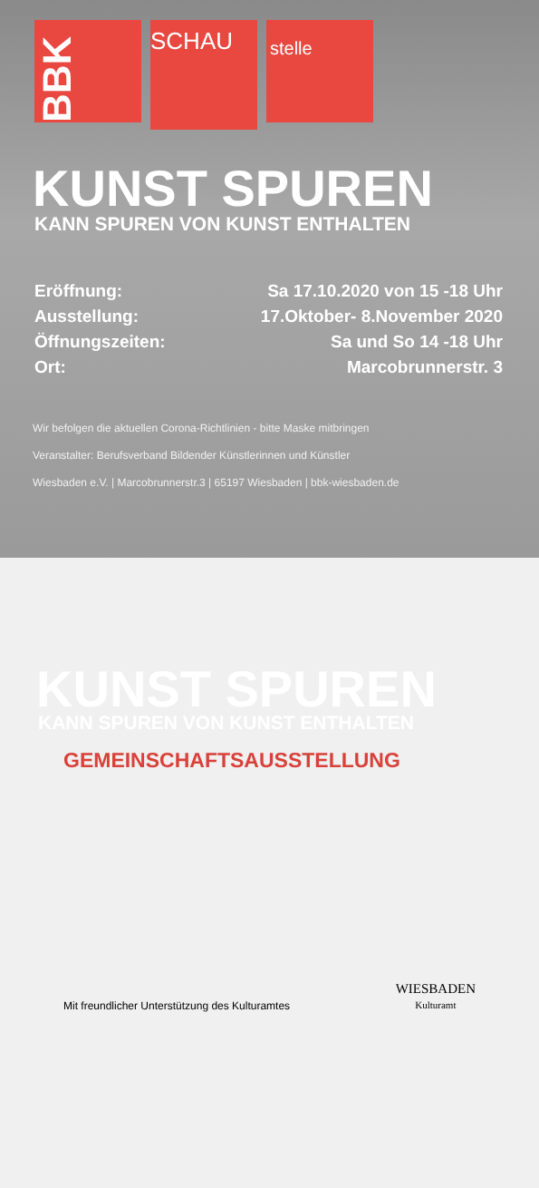BBK
SCHAU
stelle
KUNST SPUREN
KANN SPUREN VON KUNST ENTHALTEN
Eröffnung: Sa 17.10.2020 von 15 -18 Uhr
Ausstellung: 17.Oktober- 8.November 2020
Öffnungszeiten: Sa und So 14 -18 Uhr
Ort: Marcobrunnerstr. 3
Wir befolgen die aktuellen Corona-Richtlinien - bitte Maske mitbringen
Veranstalter: Berufsverband Bildender Künstlerinnen und Künstler
Wiesbaden e.V. | Marcobrunnerstr.3 | 65197 Wiesbaden | bbk-wiesbaden.de
KUNST SPUREN
KANN SPUREN VON KUNST ENTHALTEN
GEMEINSCHAFTSAUSSTELLUNG
Mit freundlicher Unterstützung des Kulturamtes
WIESBADEN
Kulturamt